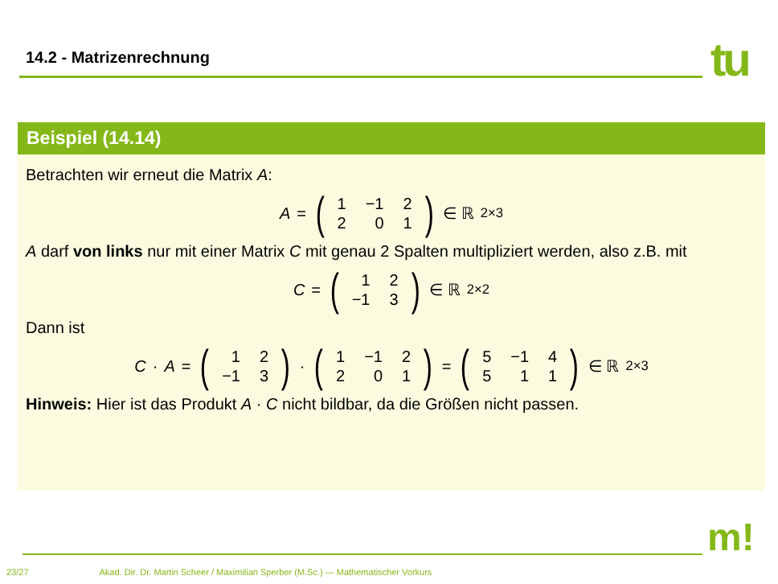14.2 - Matrizenrechnung tu
Beispiel (14.14)
Betrachten wir erneut die Matrix A:
A = (
| 1 | −1 | 2 |
| 2 | 0 | 1 |
) ∈ ℝ<sup>2×3</sup>
A darf von links nur mit einer Matrix C mit genau 2 Spalten multipliziert werden, also z.B. mit
C = (
| 1 | 2 |
| −1 | 3 |
) ∈ ℝ<sup>2×2</sup>
Dann ist
C · A = (
| 1 | 2 |
| −1 | 3 |
) · (
| 1 | −1 | 2 |
| 2 | 0 | 1 |
) = (
| 5 | −1 | 4 |
| 5 | 1 | 1 |
) ∈ ℝ<sup>2×3</sup>
Hinweis: Hier ist das Produkt A · C nicht bildbar, da die Größen nicht passen.
m!
23/27 Akad. Dir. Dr. Martin Scheer / Maximilian Sperber (M.Sc.) — Mathematischer Vorkurs